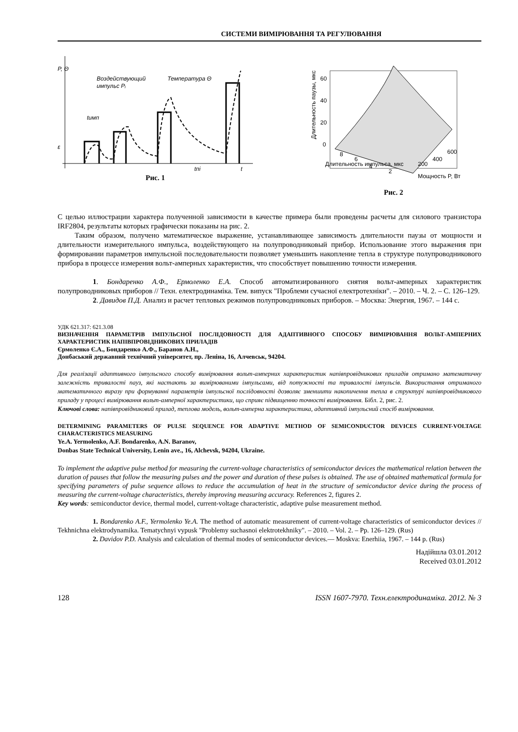СИСТЕМИ ВИМІРЮВАННЯ ТА РЕГУЛЮВАННЯ
P, Θ
Воздействующий
импульс Pᵢ
Температура Θ
tимп
ε
tпi
t
Рис. 1
60
40
20
0
Длительность паузы, мкс
Длительность импульса, мкс
Мощность P, Вт
8
6
4
2
200
400
600
Рис. 2
С целью иллюстрации характера полученной зависимости в качестве примера были проведены расчеты для силового транзистора IRF2804, результаты которых графически показаны на рис. 2.
Таким образом, получено математическое выражение, устанавливающее зависимость длительности паузы от мощности и длительности измерительного импульса, воздействующего на полупроводниковый прибор. Использование этого выражения при формировании параметров импульсной последовательности позволяет уменьшить накопление тепла в структуре полупроводникового прибора в процессе измерения вольт-амперных характеристик, что способствует повышению точности измерения.
1. Бондаренко А.Ф., Ермоленко Е.А. Способ автоматизированного снятия вольт-амперных характеристик полупроводниковых приборов // Техн. електродинаміка. Тем. випуск "Проблеми сучасної електротехніки". – 2010. – Ч. 2. – С. 126–129.
2. Давидов П.Д. Анализ и расчет тепловых режимов полупроводниковых приборов. – Москва: Энергия, 1967. – 144 с.
УДК 621.317: 621.3.08
ВИЗНАЧЕННЯ ПАРАМЕТРІВ ІМПУЛЬСНОЇ ПОСЛІДОВНОСТІ ДЛЯ АДАПТИВНОГО СПОСОБУ ВИМІРЮВАННЯ ВОЛЬТ-АМПЕРНИХ ХАРАКТЕРИСТИК НАПІВПРОВІДНИКОВИХ ПРИЛАДІВ
Єрмоленко Є.А., Бондаренко А.Ф., Баранов А.Н.,
Донбаський державний технічний університет, пр. Леніна, 16, Алчевськ, 94204.
Для реалізації адаптивного імпульсного способу вимірювання вольт-амперних характеристик напівпровідникових приладів отримано математичну залежність тривалості пауз, які настають за вимірюваними імпульсами, від потужності та тривалості імпульсів. Використання отриманого математичного виразу при формуванні параметрів імпульсної послідовності дозволяє зменшити накопичення тепла в структурі напівпровідникового приладу у процесі вимірювання вольт-амперної характеристики, що сприяє підвищенню точності вимірювання. Бібл. 2, рис. 2.
Ключові слова: напівпровідниковий прилад, теплова модель, вольт-амперна характеристика, адаптивний імпульсний спосіб вимірювання.
DETERMINING PARAMETERS OF PULSE SEQUENCE FOR ADAPTIVE METHOD OF SEMICONDUCTOR DEVICES CURRENT-VOLTAGE CHARACTERISTICS MEASURING
Ye.A. Yermolenko, A.F. Bondarenko, A.N. Baranov,
Donbas State Technical University, Lenin ave., 16, Alchevsk, 94204, Ukraine.
To implement the adaptive pulse method for measuring the current-voltage characteristics of semiconductor devices the mathematical relation between the duration of pauses that follow the measuring pulses and the power and duration of these pulses is obtained. The use of obtained mathematical formula for specifying parameters of pulse sequence allows to reduce the accumulation of heat in the structure of semiconductor device during the process of measuring the current-voltage characteristics, thereby improving measuring accuracy. References 2, figures 2.
Key words: semiconductor device, thermal model, current-voltage characteristic, adaptive pulse measurement method.
1. Bondarenko A.F., Yermolenko Ye.A. The method of automatic measurement of current-voltage characteristics of semiconductor devices // Tekhnichna elektrodynamika. Tematychnyi vypusk "Problemy suchasnoi elektrotekhniky". – 2010. – Vol. 2. – Pp. 126–129. (Rus)
2. Davidov P.D. Analysis and calculation of thermal modes of semiconductor devices.— Moskva: Enerhiia, 1967. – 144 p. (Rus)
Надійшла 03.01.2012
Received 03.01.2012
128 ISSN 1607-7970. Техн.електродинаміка. 2012. № 3